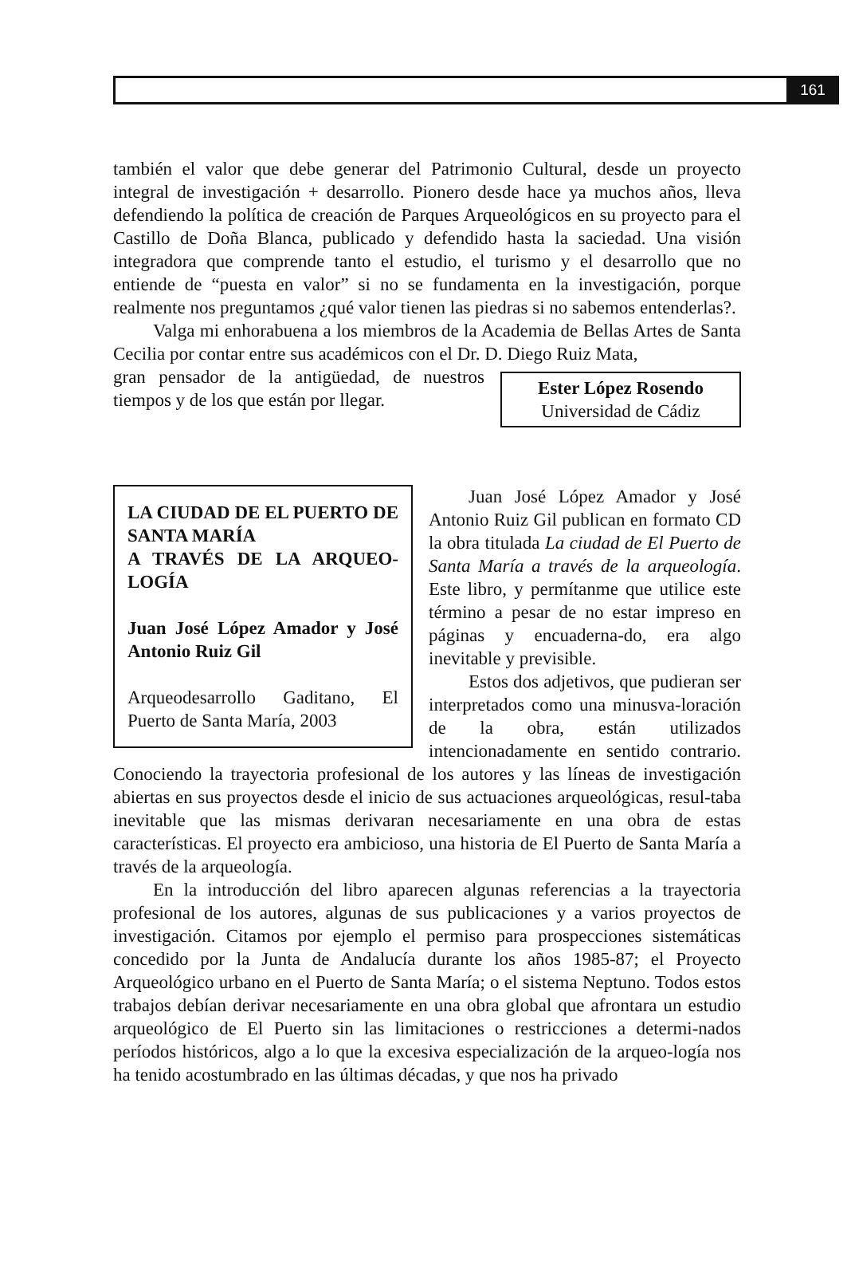161
también el valor que debe generar del Patrimonio Cultural, desde un proyecto integral de investigación + desarrollo. Pionero desde hace ya muchos años, lleva defendiendo la política de creación de Parques Arqueológicos en su proyecto para el Castillo de Doña Blanca, publicado y defendido hasta la saciedad. Una visión integradora que comprende tanto el estudio, el turismo y el desarrollo que no entiende de “puesta en valor” si no se fundamenta en la investigación, porque realmente nos preguntamos ¿qué valor tienen las piedras si no sabemos entenderlas?.
Valga mi enhorabuena a los miembros de la Academia de Bellas Artes de Santa Cecilia por contar entre sus académicos con el Dr. D. Diego Ruiz Mata,
Ester López Rosendo
Universidad de Cádiz
gran pensador de la antigüedad, de nuestros tiempos y de los que están por llegar.
LA CIUDAD DE EL PUERTO DE SANTA MARÍA
A TRAVÉS DE LA ARQUEO-LOGÍA
Juan José López Amador y José Antonio Ruiz Gil
Arqueodesarrollo Gaditano, El Puerto de Santa María, 2003
Juan José López Amador y José Antonio Ruiz Gil publican en formato CD la obra titulada La ciudad de El Puerto de Santa María a través de la arqueología. Este libro, y permítanme que utilice este término a pesar de no estar impreso en páginas y encuaderna-do, era algo inevitable y previsible.
Estos dos adjetivos, que pudieran ser interpretados como una minusva-loración de la obra, están utilizados intencionadamente en sentido contrario. Conociendo la trayectoria profesional de los autores y las líneas de investigación abiertas en sus proyectos desde el inicio de sus actuaciones arqueológicas, resul-taba inevitable que las mismas derivaran necesariamente en una obra de estas características. El proyecto era ambicioso, una historia de El Puerto de Santa María a través de la arqueología.
En la introducción del libro aparecen algunas referencias a la trayectoria profesional de los autores, algunas de sus publicaciones y a varios proyectos de investigación. Citamos por ejemplo el permiso para prospecciones sistemáticas concedido por la Junta de Andalucía durante los años 1985-87; el Proyecto Arqueológico urbano en el Puerto de Santa María; o el sistema Neptuno. Todos estos trabajos debían derivar necesariamente en una obra global que afrontara un estudio arqueológico de El Puerto sin las limitaciones o restricciones a determi-nados períodos históricos, algo a lo que la excesiva especialización de la arqueo-logía nos ha tenido acostumbrado en las últimas décadas, y que nos ha privado